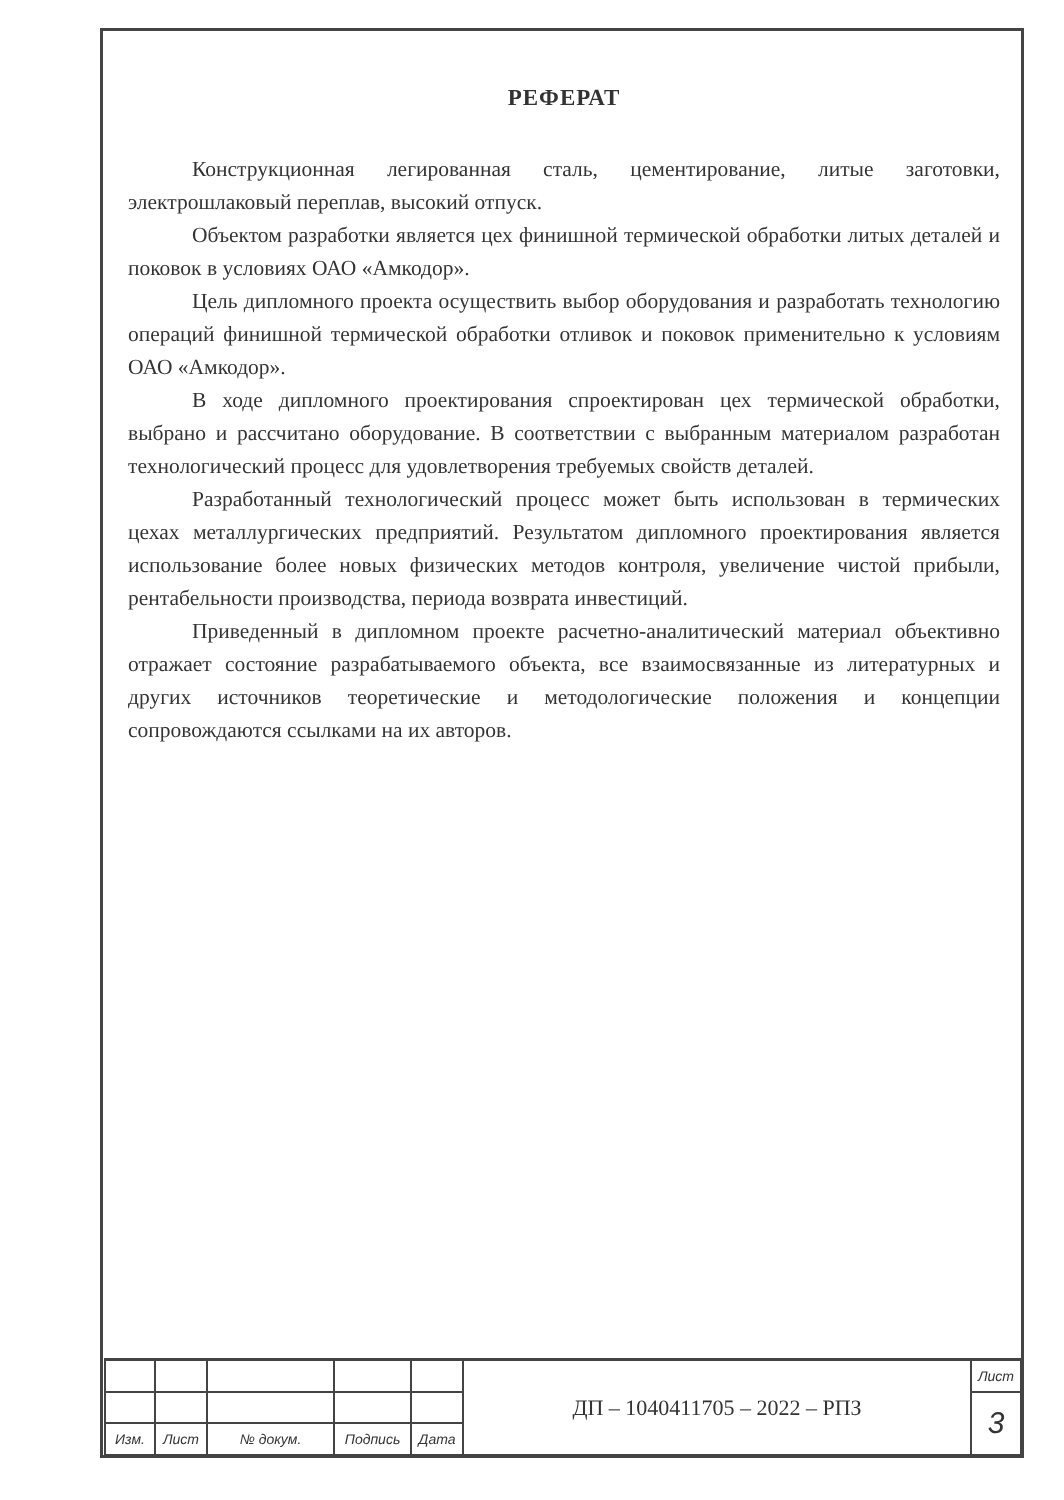РЕФЕРАТ
Конструкционная легированная сталь, цементирование, литые заготовки, электрошлаковый переплав, высокий отпуск.
Объектом разработки является цех финишной термической обработки литых деталей и поковок в условиях ОАО «Амкодор».
Цель дипломного проекта осуществить выбор оборудования и разработать технологию операций финишной термической обработки отливок и поковок применительно к условиям ОАО «Амкодор».
В ходе дипломного проектирования спроектирован цех термической обработки, выбрано и рассчитано оборудование. В соответствии с выбранным материалом разработан технологический процесс для удовлетворения требуемых свойств деталей.
Разработанный технологический процесс может быть использован в термических цехах металлургических предприятий. Результатом дипломного проектирования является использование более новых физических методов контроля, увеличение чистой прибыли, рентабельности производства, периода возврата инвестиций.
Приведенный в дипломном проекте расчетно-аналитический материал объективно отражает состояние разрабатываемого объекта, все взаимосвязанные из литературных и других источников теоретические и методологические положения и концепции сопровождаются ссылками на их авторов.
| | | | | | ДП – 1040411705 – 2022 – РПЗ | Лист |
| | | | | | | 3 |
| Изм. | Лист | № докум. | Подпись | Дата | | |